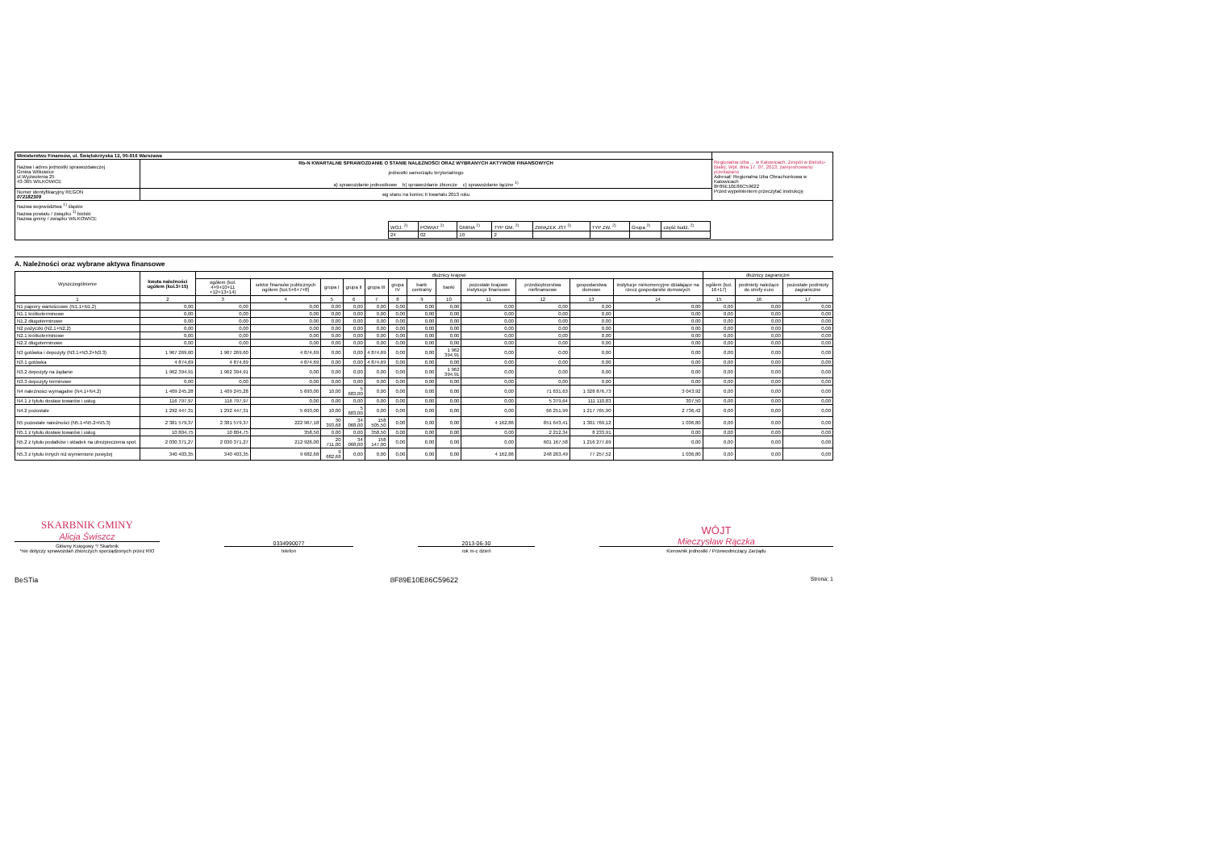| Ministerstwo Finansów, ul. Świętokrzyska 12, 00-916 Warszawa | | Regionalna Izba ... w Katowicach, Zespół w Bielsku-Białej; Wpł. dnia 17. 07. 2013; zarejestrowano; przekazano Adresat: Regionalna Izba Obrachunkowa w Katowicach 8F89E10E86C59622 Przed wypełnieniem przeczytać instrukcję |
| Nazwa i adres jednostki sprawozdawczej Gmina Wilkowice ul.Wyzwolenia 25 43-365 WILKOWICE | Rb-N KWARTALNE SPRAWOZDANIE O STANIE NALEŻNOŚCI ORAZ WYBRANYCH AKTYWÓW FINANSOWYCH jednostki samorządu terytorialnego a) sprawozdanie jednostkowe b) sprawozdanie zbiorcze c) sprawozdanie łączne <sup>1)</sup> | |
| Numer identyfikacyjny REGON 072182309 | wg stanu na koniec II kwartału 2013 roku | |
| Nazwa województwa <sup>1)</sup> śląskie Nazwa powiatu / związku <sup>1)</sup> bielski Nazwa gminy / związku WILKOWICE / WOJ. <sup>2)</sup> / POWIAT <sup>2)</sup> / GMINA <sup>2)</sup> / TYP GM. <sup>2)</sup> / ZWIĄZEK JST <sup>2)</sup> / TYP ZW. <sup>2)</sup> / Grupa <sup>2)</sup> / część budż. <sup>2)</sup> / / 24 / 02 / 10 / 2 / / / / / | | |
A. Należności oraz wybrane aktywa finansowe
| Wyszczególnienie | kwota należności ogółem (kol.3+15) | dłużnicy krajowi | | | | | | | | | | | | dłużnicy zagraniczni | | |
| --- | --- | --- | --- | --- | --- | --- | --- | --- | --- | --- | --- | --- | --- | --- | --- | --- |
| | | ogółem (kol. 4+9+10+11 +12+13+14) | sektor finansów publicznych ogółem (kol.5+6+7+8) | grupa I | grupa II | grupa III | grupa IV | bank centralny | banki | pozostałe krajowe instytucje finansowe | przedsiębiorstwa niefinansowe | gospodarstwa domowe | instytucje niekomercyjne działające na rzecz gospodarstw domowych | ogółem (kol. 16+17) | podmioty należące do strefy euro | pozostałe podmioty zagraniczne |
| 1 | 2 | 3 | 4 | 5 | 6 | 7 | 8 | 9 | 10 | 11 | 12 | 13 | 14 | 15 | 16 | 17 |
| N1 papiery wartościowe (N1.1+N1.2) | 0,00 | 0,00 | 0,00 | 0,00 | 0,00 | 0,00 | 0,00 | 0,00 | 0,00 | 0,00 | 0,00 | 0,00 | 0,00 | 0,00 | 0,00 | 0,00 |
| N1.1 krótkoterminowe | 0,00 | 0,00 | 0,00 | 0,00 | 0,00 | 0,00 | 0,00 | 0,00 | 0,00 | 0,00 | 0,00 | 0,00 | 0,00 | 0,00 | 0,00 | 0,00 |
| N1.2 długoterminowe | 0,00 | 0,00 | 0,00 | 0,00 | 0,00 | 0,00 | 0,00 | 0,00 | 0,00 | 0,00 | 0,00 | 0,00 | 0,00 | 0,00 | 0,00 | 0,00 |
| N2 pożyczki (N2.1+N2.2) | 0,00 | 0,00 | 0,00 | 0,00 | 0,00 | 0,00 | 0,00 | 0,00 | 0,00 | 0,00 | 0,00 | 0,00 | 0,00 | 0,00 | 0,00 | 0,00 |
| N2.1 krótkoterminowe | 0,00 | 0,00 | 0,00 | 0,00 | 0,00 | 0,00 | 0,00 | 0,00 | 0,00 | 0,00 | 0,00 | 0,00 | 0,00 | 0,00 | 0,00 | 0,00 |
| N2.2 długoterminowe | 0,00 | 0,00 | 0,00 | 0,00 | 0,00 | 0,00 | 0,00 | 0,00 | 0,00 | 0,00 | 0,00 | 0,00 | 0,00 | 0,00 | 0,00 | 0,00 |
| N3 gotówka i depozyty (N3.1+N3.2+N3.3) | 1 967 269,60 | 1 967 269,60 | 4 874,69 | 0,00 | 0,00 | 4 874,69 | 0,00 | 0,00 | 1 962 394,91 | 0,00 | 0,00 | 0,00 | 0,00 | 0,00 | 0,00 | 0,00 |
| N3.1 gotówka | 4 874,69 | 4 874,69 | 4 874,69 | 0,00 | 0,00 | 4 874,69 | 0,00 | 0,00 | 0,00 | 0,00 | 0,00 | 0,00 | 0,00 | 0,00 | 0,00 | 0,00 |
| N3.2 depozyty na żądanie | 1 962 394,91 | 1 962 394,91 | 0,00 | 0,00 | 0,00 | 0,00 | 0,00 | 0,00 | 1 962 394,91 | 0,00 | 0,00 | 0,00 | 0,00 | 0,00 | 0,00 | 0,00 |
| N3.3 depozyty terminowe | 0,00 | 0,00 | 0,00 | 0,00 | 0,00 | 0,00 | 0,00 | 0,00 | 0,00 | 0,00 | 0,00 | 0,00 | 0,00 | 0,00 | 0,00 | 0,00 |
| N4 należności wymagalne (N4.1+N4.2) | 1 409 245,28 | 1 409 245,28 | 5 693,00 | 10,00 | 5 683,00 | 0,00 | 0,00 | 0,00 | 0,00 | 0,00 | 71 631,63 | 1 328 876,73 | 3 043,92 | 0,00 | 0,00 | 0,00 |
| N4.1 z tytułu dostaw towarów i usług | 116 797,97 | 116 797,97 | 0,00 | 0,00 | 0,00 | 0,00 | 0,00 | 0,00 | 0,00 | 0,00 | 5 379,64 | 111 110,83 | 307,50 | 0,00 | 0,00 | 0,00 |
| N4.2 pozostałe | 1 292 447,31 | 1 292 447,31 | 5 693,00 | 10,00 | 5 683,00 | 0,00 | 0,00 | 0,00 | 0,00 | 0,00 | 66 251,99 | 1 217 765,90 | 2 736,42 | 0,00 | 0,00 | 0,00 |
| N5 pozostałe należności (N5.1+N5.2+N5.3) | 2 381 579,37 | 2 381 579,37 | 222 967,18 | 30 393,68 | 34 068,00 | 158 505,50 | 0,00 | 0,00 | 0,00 | 4 162,86 | 851 643,41 | 1 301 769,12 | 1 036,80 | 0,00 | 0,00 | 0,00 |
| N5.1 z tytułu dostaw towarów i usług | 10 804,75 | 10 804,75 | 358,50 | 0,00 | 0,00 | 358,50 | 0,00 | 0,00 | 0,00 | 0,00 | 2 212,34 | 8 233,91 | 0,00 | 0,00 | 0,00 | 0,00 |
| N5.2 z tytułu podatków i składek na ubezpieczenia społ. | 2 030 371,27 | 2 030 371,27 | 212 926,00 | 20 711,00 | 34 068,00 | 158 147,00 | 0,00 | 0,00 | 0,00 | 0,00 | 601 167,58 | 1 216 277,69 | 0,00 | 0,00 | 0,00 | 0,00 |
| N5.3 z tytułu innych niż wymienione powyżej | 340 403,35 | 340 403,35 | 9 682,68 | 9 682,68 | 0,00 | 0,00 | 0,00 | 0,00 | 0,00 | 4 162,86 | 248 263,49 | 77 257,52 | 1 036,80 | 0,00 | 0,00 | 0,00 |
SKARBNIK GMINY
Alicja Świszcz
Główny Księgowy */ Skarbnik
*nie dotyczy sprawozdań zbiorczych sporządzonych przez RIO
0334990077
telefon
2013-06-30
rok m-c dzień
WÓJT
Mieczysław Rączka
Kierownik jednostki / Przewodniczący Zarządu
BeSTia 8F89E10E86C59622 Strona: 1